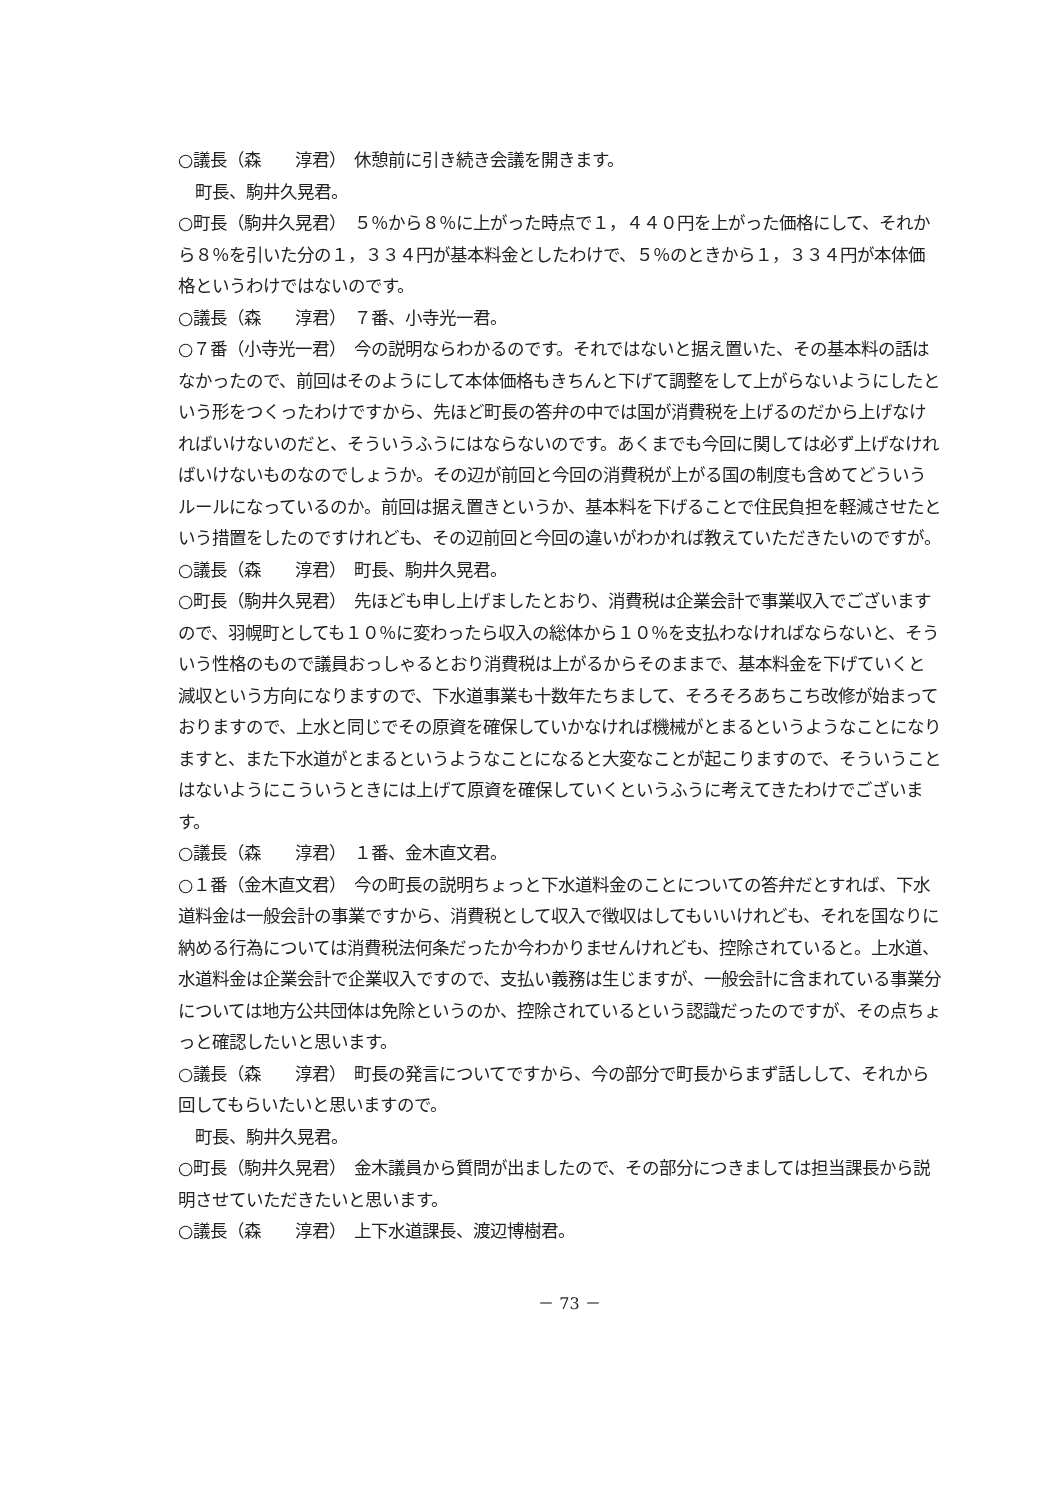○議長（森　　淳君）　休憩前に引き続き会議を開きます。
　町長、駒井久晃君。
○町長（駒井久晃君）　５％から８％に上がった時点で１，４４０円を上がった価格にして、それから８％を引いた分の１，３３４円が基本料金としたわけで、５％のときから１，３３４円が本体価格というわけではないのです。
○議長（森　　淳君）　７番、小寺光一君。
○７番（小寺光一君）　今の説明ならわかるのです。それではないと据え置いた、その基本料の話はなかったので、前回はそのようにして本体価格もきちんと下げて調整をして上がらないようにしたという形をつくったわけですから、先ほど町長の答弁の中では国が消費税を上げるのだから上げなければいけないのだと、そういうふうにはならないのです。あくまでも今回に関しては必ず上げなければいけないものなのでしょうか。その辺が前回と今回の消費税が上がる国の制度も含めてどういうルールになっているのか。前回は据え置きというか、基本料を下げることで住民負担を軽減させたという措置をしたのですけれども、その辺前回と今回の違いがわかれば教えていただきたいのですが。
○議長（森　　淳君）　町長、駒井久晃君。
○町長（駒井久晃君）　先ほども申し上げましたとおり、消費税は企業会計で事業収入でございますので、羽幌町としても１０％に変わったら収入の総体から１０％を支払わなければならないと、そういう性格のもので議員おっしゃるとおり消費税は上がるからそのままで、基本料金を下げていくと減収という方向になりますので、下水道事業も十数年たちまして、そろそろあちこち改修が始まっておりますので、上水と同じでその原資を確保していかなければ機械がとまるというようなことになりますと、また下水道がとまるというようなことになると大変なことが起こりますので、そういうことはないようにこういうときには上げて原資を確保していくというふうに考えてきたわけでございます。
○議長（森　　淳君）　１番、金木直文君。
○１番（金木直文君）　今の町長の説明ちょっと下水道料金のことについての答弁だとすれば、下水道料金は一般会計の事業ですから、消費税として収入で徴収はしてもいいけれども、それを国なりに納める行為については消費税法何条だったか今わかりませんけれども、控除されていると。上水道、水道料金は企業会計で企業収入ですので、支払い義務は生じますが、一般会計に含まれている事業分については地方公共団体は免除というのか、控除されているという認識だったのですが、その点ちょっと確認したいと思います。
○議長（森　　淳君）　町長の発言についてですから、今の部分で町長からまず話しして、それから回してもらいたいと思いますので。
　町長、駒井久晃君。
○町長（駒井久晃君）　金木議員から質問が出ましたので、その部分につきましては担当課長から説明させていただきたいと思います。
○議長（森　　淳君）　上下水道課長、渡辺博樹君。
－ 73 －